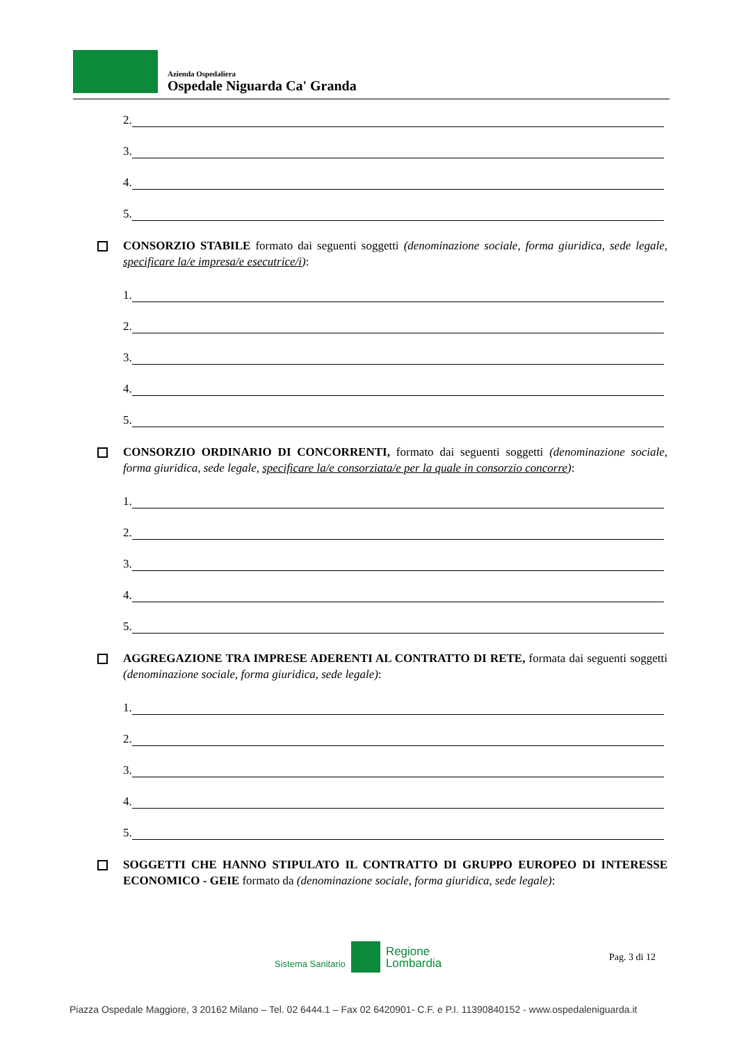Azienda Ospedaliera
Ospedale Niguarda Ca' Granda
2.
3.
4.
5.
CONSORZIO STABILE formato dai seguenti soggetti (denominazione sociale, forma giuridica, sede legale, specificare la/e impresa/e esecutrice/i):
1.
2.
3.
4.
5.
CONSORZIO ORDINARIO DI CONCORRENTI, formato dai seguenti soggetti (denominazione sociale, forma giuridica, sede legale, specificare la/e consorziata/e per la quale in consorzio concorre):
1.
2.
3.
4.
5.
AGGREGAZIONE TRA IMPRESE ADERENTI AL CONTRATTO DI RETE, formata dai seguenti soggetti (denominazione sociale, forma giuridica, sede legale):
1.
2.
3.
4.
5.
SOGGETTI CHE HANNO STIPULATO IL CONTRATTO DI GRUPPO EUROPEO DI INTERESSE ECONOMICO - GEIE formato da (denominazione sociale, forma giuridica, sede legale):
Sistema Sanitario
Regione
Lombardia
Pag. 3 di 12
Piazza Ospedale Maggiore, 3 20162 Milano – Tel. 02 6444.1 – Fax 02 6420901- C.F. e P.I. 11390840152 - www.ospedaleniguarda.it